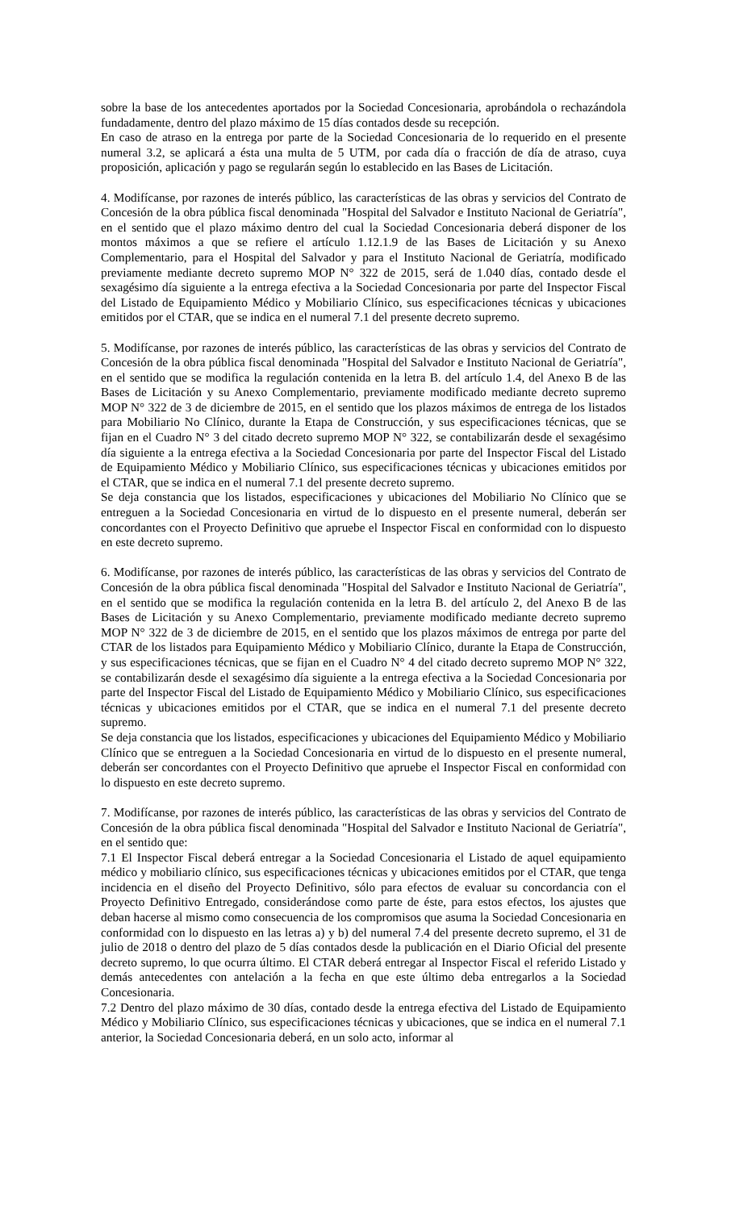sobre la base de los antecedentes aportados por la Sociedad Concesionaria, aprobándola o rechazándola fundadamente, dentro del plazo máximo de 15 días contados desde su recepción.
En caso de atraso en la entrega por parte de la Sociedad Concesionaria de lo requerido en el presente numeral 3.2, se aplicará a ésta una multa de 5 UTM, por cada día o fracción de día de atraso, cuya proposición, aplicación y pago se regularán según lo establecido en las Bases de Licitación.
4. Modifícanse, por razones de interés público, las características de las obras y servicios del Contrato de Concesión de la obra pública fiscal denominada "Hospital del Salvador e Instituto Nacional de Geriatría", en el sentido que el plazo máximo dentro del cual la Sociedad Concesionaria deberá disponer de los montos máximos a que se refiere el artículo 1.12.1.9 de las Bases de Licitación y su Anexo Complementario, para el Hospital del Salvador y para el Instituto Nacional de Geriatría, modificado previamente mediante decreto supremo MOP N° 322 de 2015, será de 1.040 días, contado desde el sexagésimo día siguiente a la entrega efectiva a la Sociedad Concesionaria por parte del Inspector Fiscal del Listado de Equipamiento Médico y Mobiliario Clínico, sus especificaciones técnicas y ubicaciones emitidos por el CTAR, que se indica en el numeral 7.1 del presente decreto supremo.
5. Modifícanse, por razones de interés público, las características de las obras y servicios del Contrato de Concesión de la obra pública fiscal denominada "Hospital del Salvador e Instituto Nacional de Geriatría", en el sentido que se modifica la regulación contenida en la letra B. del artículo 1.4, del Anexo B de las Bases de Licitación y su Anexo Complementario, previamente modificado mediante decreto supremo MOP N° 322 de 3 de diciembre de 2015, en el sentido que los plazos máximos de entrega de los listados para Mobiliario No Clínico, durante la Etapa de Construcción, y sus especificaciones técnicas, que se fijan en el Cuadro N° 3 del citado decreto supremo MOP N° 322, se contabilizarán desde el sexagésimo día siguiente a la entrega efectiva a la Sociedad Concesionaria por parte del Inspector Fiscal del Listado de Equipamiento Médico y Mobiliario Clínico, sus especificaciones técnicas y ubicaciones emitidos por el CTAR, que se indica en el numeral 7.1 del presente decreto supremo.
Se deja constancia que los listados, especificaciones y ubicaciones del Mobiliario No Clínico que se entreguen a la Sociedad Concesionaria en virtud de lo dispuesto en el presente numeral, deberán ser concordantes con el Proyecto Definitivo que apruebe el Inspector Fiscal en conformidad con lo dispuesto en este decreto supremo.
6. Modifícanse, por razones de interés público, las características de las obras y servicios del Contrato de Concesión de la obra pública fiscal denominada "Hospital del Salvador e Instituto Nacional de Geriatría", en el sentido que se modifica la regulación contenida en la letra B. del artículo 2, del Anexo B de las Bases de Licitación y su Anexo Complementario, previamente modificado mediante decreto supremo MOP N° 322 de 3 de diciembre de 2015, en el sentido que los plazos máximos de entrega por parte del CTAR de los listados para Equipamiento Médico y Mobiliario Clínico, durante la Etapa de Construcción, y sus especificaciones técnicas, que se fijan en el Cuadro N° 4 del citado decreto supremo MOP N° 322, se contabilizarán desde el sexagésimo día siguiente a la entrega efectiva a la Sociedad Concesionaria por parte del Inspector Fiscal del Listado de Equipamiento Médico y Mobiliario Clínico, sus especificaciones técnicas y ubicaciones emitidos por el CTAR, que se indica en el numeral 7.1 del presente decreto supremo.
Se deja constancia que los listados, especificaciones y ubicaciones del Equipamiento Médico y Mobiliario Clínico que se entreguen a la Sociedad Concesionaria en virtud de lo dispuesto en el presente numeral, deberán ser concordantes con el Proyecto Definitivo que apruebe el Inspector Fiscal en conformidad con lo dispuesto en este decreto supremo.
7. Modifícanse, por razones de interés público, las características de las obras y servicios del Contrato de Concesión de la obra pública fiscal denominada "Hospital del Salvador e Instituto Nacional de Geriatría", en el sentido que:
7.1 El Inspector Fiscal deberá entregar a la Sociedad Concesionaria el Listado de aquel equipamiento médico y mobiliario clínico, sus especificaciones técnicas y ubicaciones emitidos por el CTAR, que tenga incidencia en el diseño del Proyecto Definitivo, sólo para efectos de evaluar su concordancia con el Proyecto Definitivo Entregado, considerándose como parte de éste, para estos efectos, los ajustes que deban hacerse al mismo como consecuencia de los compromisos que asuma la Sociedad Concesionaria en conformidad con lo dispuesto en las letras a) y b) del numeral 7.4 del presente decreto supremo, el 31 de julio de 2018 o dentro del plazo de 5 días contados desde la publicación en el Diario Oficial del presente decreto supremo, lo que ocurra último. El CTAR deberá entregar al Inspector Fiscal el referido Listado y demás antecedentes con antelación a la fecha en que este último deba entregarlos a la Sociedad Concesionaria.
7.2 Dentro del plazo máximo de 30 días, contado desde la entrega efectiva del Listado de Equipamiento Médico y Mobiliario Clínico, sus especificaciones técnicas y ubicaciones, que se indica en el numeral 7.1 anterior, la Sociedad Concesionaria deberá, en un solo acto, informar al